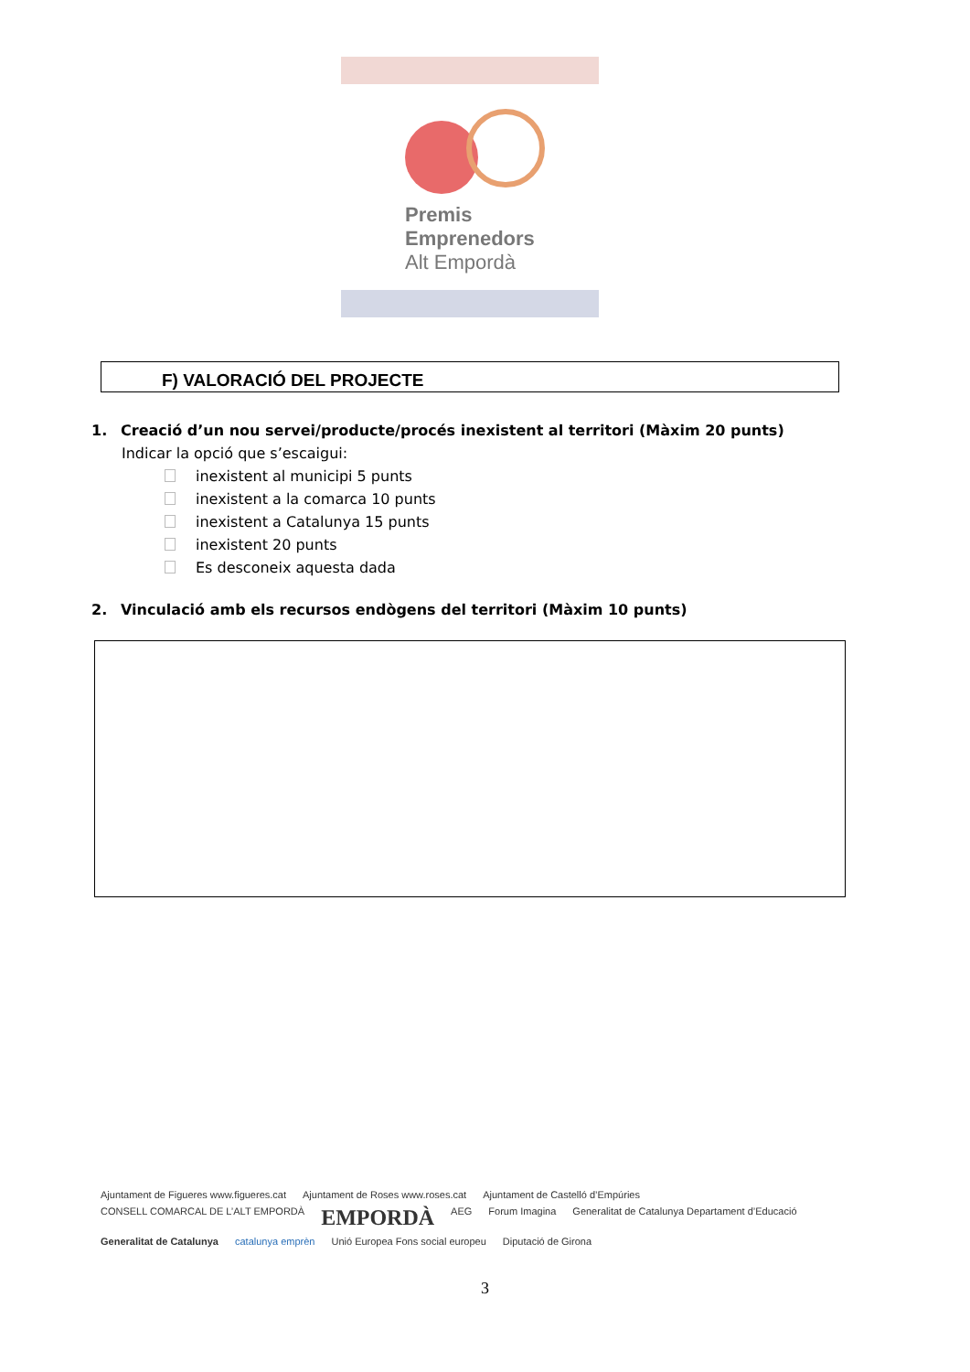Premis
Emprenedors
Alt Empordà
F) VALORACIÓ DEL PROJECTE
1. Creació d’un nou servei/producte/procés inexistent al territori (Màxim 20 punts)
Indicar la opció que s’escaigui:
inexistent al municipi 5 punts
inexistent a la comarca 10 punts
inexistent a Catalunya 15 punts
inexistent 20 punts
Es desconeix aquesta dada
2. Vinculació amb els recursos endògens del territori (Màxim 10 punts)
Ajuntament de Figueres www.figueres.cat Ajuntament de Roses www.roses.cat Ajuntament de Castelló d’Empúries CONSELL COMARCAL DE L’ALT EMPORDÀ EMPORDÀ AEG Forum Imagina Generalitat de Catalunya Departament d’Educació Generalitat de Catalunya catalunya emprèn Unió Europea Fons social europeu Diputació de Girona
3